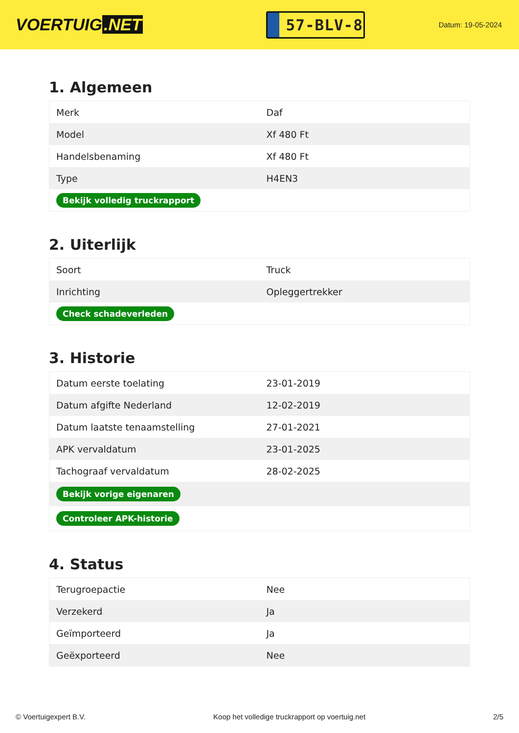VOERTUIG.NET
57-BLV-8
Datum: 19-05-2024
1. Algemeen
| Merk | Daf |
| Model | Xf 480 Ft |
| Handelsbenaming | Xf 480 Ft |
| Type | H4EN3 |
| Bekijk volledig truckrapport | |
2. Uiterlijk
| Soort | Truck |
| Inrichting | Opleggertrekker |
| Check schadeverleden | |
3. Historie
| Datum eerste toelating | 23-01-2019 |
| Datum afgifte Nederland | 12-02-2019 |
| Datum laatste tenaamstelling | 27-01-2021 |
| APK vervaldatum | 23-01-2025 |
| Tachograaf vervaldatum | 28-02-2025 |
| Bekijk vorige eigenaren | |
| Controleer APK-historie | |
4. Status
| Terugroepactie | Nee |
| Verzekerd | Ja |
| Geïmporteerd | Ja |
| Geëxporteerd | Nee |
© Voertuigexpert B.V. Koop het volledige truckrapport op voertuig.net 2/5